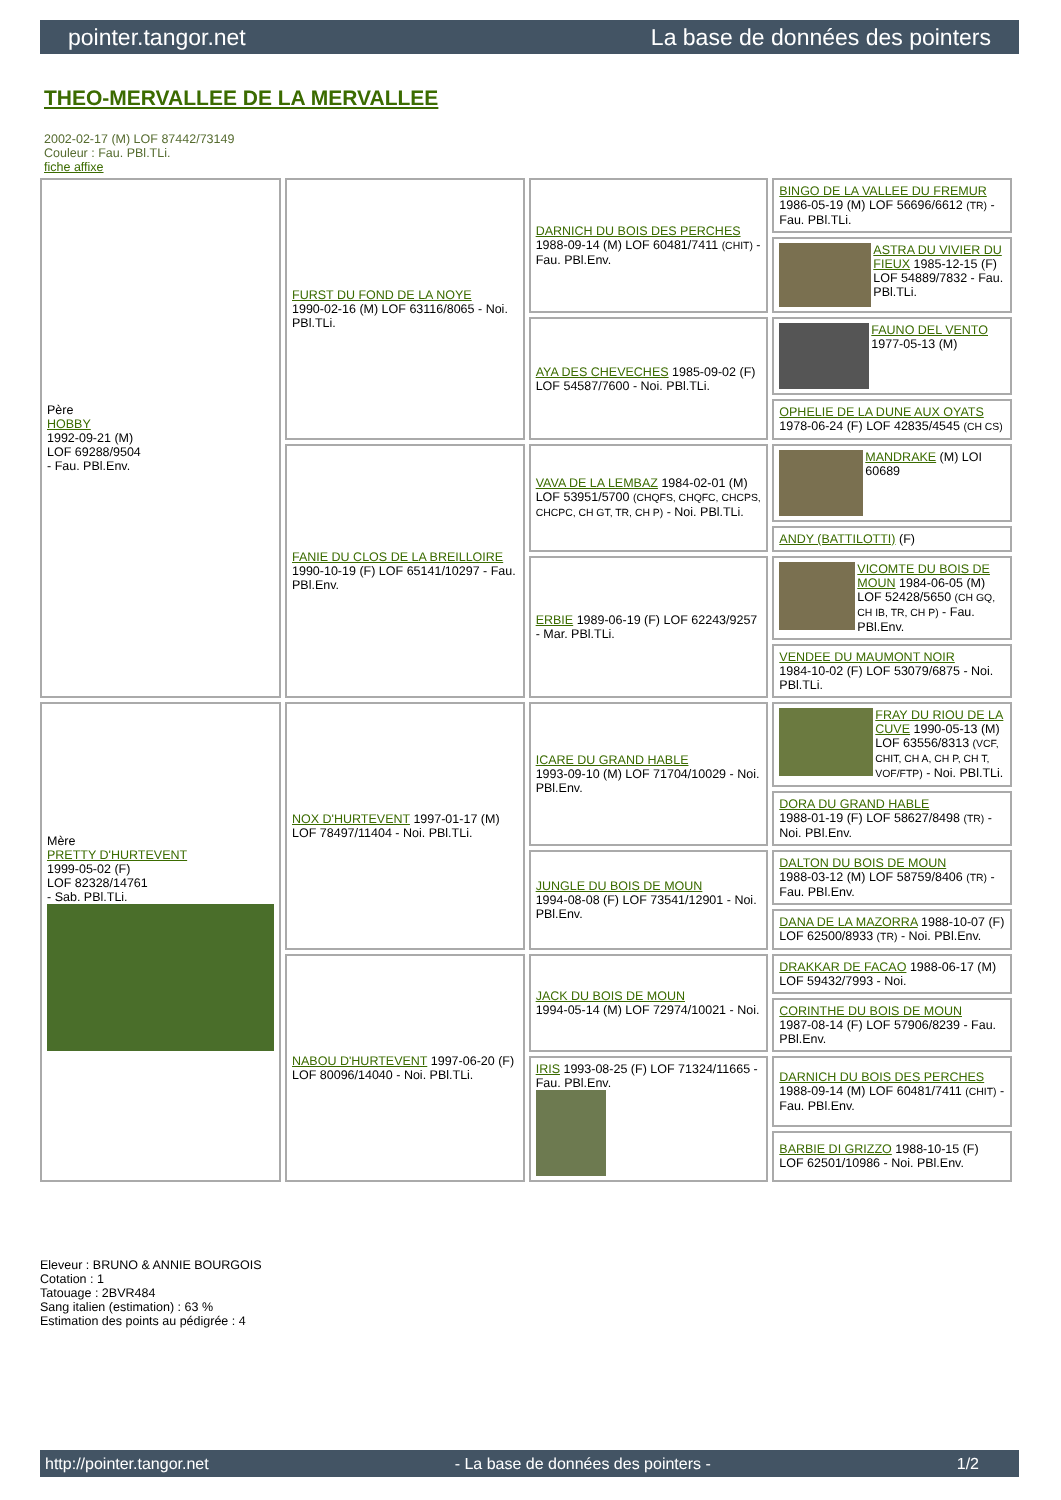pointer.tangor.net La base de données des pointers
THEO-MERVALLEE DE LA MERVALLEE
2002-02-17 (M) LOF 87442/73149
Couleur : Fau. PBl.TLi.
fiche affixe
| Père HOBBY 1992-09-21 (M) LOF 69288/9504 - Fau. PBl.Env. | FURST DU FOND DE LA NOYE 1990-02-16 (M) LOF 63116/8065 - Noi. PBl.TLi. | DARNICH DU BOIS DES PERCHES 1988-09-14 (M) LOF 60481/7411 (CHIT) - Fau. PBl.Env. | BINGO DE LA VALLEE DU FREMUR 1986-05-19 (M) LOF 56696/6612 (TR) - Fau. PBl.TLi. |
| | | | ASTRA DU VIVIER DU FIEUX 1985-12-15 (F) LOF 54889/7832 - Fau. PBl.TLi. |
| | | AYA DES CHEVECHES 1985-09-02 (F) LOF 54587/7600 - Noi. PBl.TLi. | FAUNO DEL VENTO 1977-05-13 (M) |
| | | | OPHELIE DE LA DUNE AUX OYATS 1978-06-24 (F) LOF 42835/4545 (CH CS) |
| | FANIE DU CLOS DE LA BREILLOIRE 1990-10-19 (F) LOF 65141/10297 - Fau. PBl.Env. | VAVA DE LA LEMBAZ 1984-02-01 (M) LOF 53951/5700 (CHQFS, CHQFC, CHCPS, CHCPC, CH GT, TR, CH P) - Noi. PBl.TLi. | MANDRAKE (M) LOI 60689 |
| | | | ANDY (BATTILOTTI) (F) |
| | | ERBIE 1989-06-19 (F) LOF 62243/9257 - Mar. PBl.TLi. | VICOMTE DU BOIS DE MOUN 1984-06-05 (M) LOF 52428/5650 (CH GQ, CH IB, TR, CH P) - Fau. PBl.Env. |
| | | | VENDEE DU MAUMONT NOIR 1984-10-02 (F) LOF 53079/6875 - Noi. PBl.TLi. |
| Mère PRETTY D'HURTEVENT 1999-05-02 (F) LOF 82328/14761 - Sab. PBl.TLi. | NOX D'HURTEVENT 1997-01-17 (M) LOF 78497/11404 - Noi. PBl.TLi. | ICARE DU GRAND HABLE 1993-09-10 (M) LOF 71704/10029 - Noi. PBl.Env. | FRAY DU RIOU DE LA CUVE 1990-05-13 (M) LOF 63556/8313 (VCF, CHIT, CH A, CH P, CH T, VOF/FTP) - Noi. PBl.TLi. |
| | | | DORA DU GRAND HABLE 1988-01-19 (F) LOF 58627/8498 (TR) - Noi. PBl.Env. |
| | | JUNGLE DU BOIS DE MOUN 1994-08-08 (F) LOF 73541/12901 - Noi. PBl.Env. | DALTON DU BOIS DE MOUN 1988-03-12 (M) LOF 58759/8406 (TR) - Fau. PBl.Env. |
| | | | DANA DE LA MAZORRA 1988-10-07 (F) LOF 62500/8933 (TR) - Noi. PBl.Env. |
| | NABOU D'HURTEVENT 1997-06-20 (F) LOF 80096/14040 - Noi. PBl.TLi. | JACK DU BOIS DE MOUN 1994-05-14 (M) LOF 72974/10021 - Noi. | DRAKKAR DE FACAO 1988-06-17 (M) LOF 59432/7993 - Noi. |
| | | | CORINTHE DU BOIS DE MOUN 1987-08-14 (F) LOF 57906/8239 - Fau. PBl.Env. |
| | | IRIS 1993-08-25 (F) LOF 71324/11665 - Fau. PBl.Env. | DARNICH DU BOIS DES PERCHES 1988-09-14 (M) LOF 60481/7411 (CHIT) - Fau. PBl.Env. |
| | | | BARBIE DI GRIZZO 1988-10-15 (F) LOF 62501/10986 - Noi. PBl.Env. |
Eleveur : BRUNO & ANNIE BOURGOIS
Cotation : 1
Tatouage : 2BVR484
Sang italien (estimation) : 63 %
Estimation des points au pédigrée : 4
http://pointer.tangor.net - La base de données des pointers - 1/2